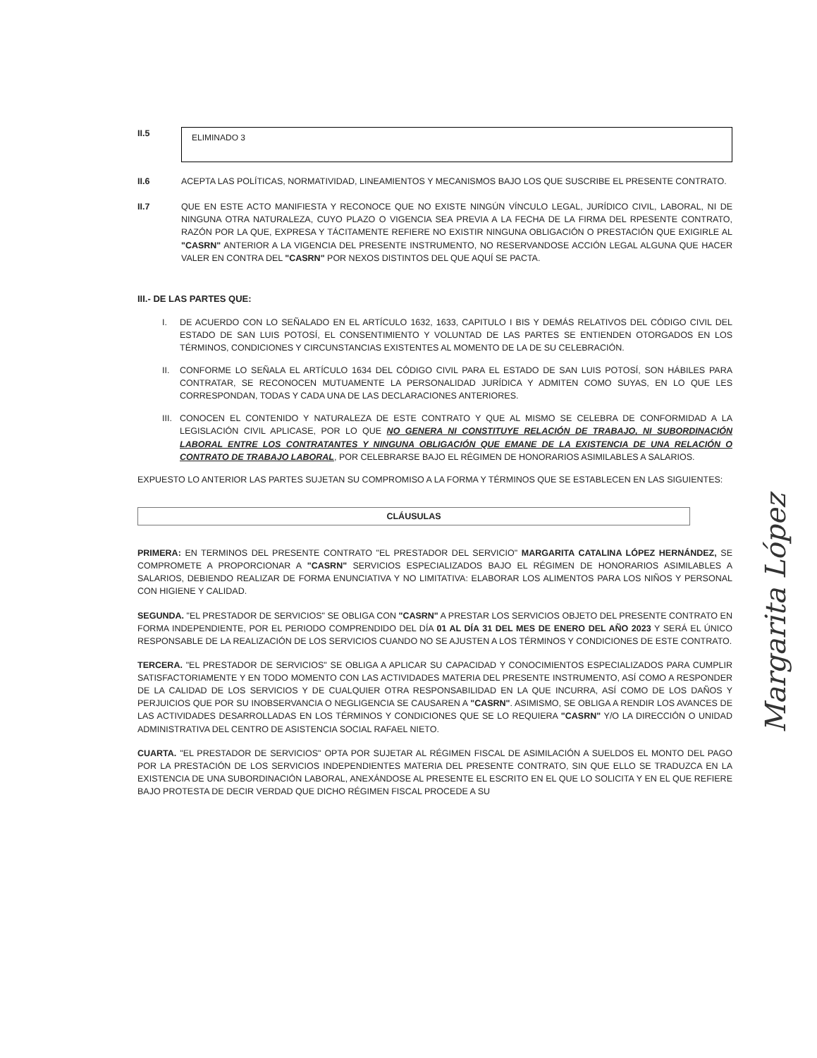II.5
ELIMINADO 3
II.6 ACEPTA LAS POLÍTICAS, NORMATIVIDAD, LINEAMIENTOS Y MECANISMOS BAJO LOS QUE SUSCRIBE EL PRESENTE CONTRATO.
II.7 QUE EN ESTE ACTO MANIFIESTA Y RECONOCE QUE NO EXISTE NINGÚN VÍNCULO LEGAL, JURÍDICO CIVIL, LABORAL, NI DE NINGUNA OTRA NATURALEZA, CUYO PLAZO O VIGENCIA SEA PREVIA A LA FECHA DE LA FIRMA DEL RPESENTE CONTRATO, RAZÓN POR LA QUE, EXPRESA Y TÁCITAMENTE REFIERE NO EXISTIR NINGUNA OBLIGACIÓN O PRESTACIÓN QUE EXIGIRLE AL "CASRN" ANTERIOR A LA VIGENCIA DEL PRESENTE INSTRUMENTO, NO RESERVANDOSE ACCIÓN LEGAL ALGUNA QUE HACER VALER EN CONTRA DEL "CASRN" POR NEXOS DISTINTOS DEL QUE AQUÍ SE PACTA.
III.- DE LAS PARTES QUE:
I. DE ACUERDO CON LO SEÑALADO EN EL ARTÍCULO 1632, 1633, CAPITULO I BIS Y DEMÁS RELATIVOS DEL CÓDIGO CIVIL DEL ESTADO DE SAN LUIS POTOSÍ, EL CONSENTIMIENTO Y VOLUNTAD DE LAS PARTES SE ENTIENDEN OTORGADOS EN LOS TÉRMINOS, CONDICIONES Y CIRCUNSTANCIAS EXISTENTES AL MOMENTO DE LA DE SU CELEBRACIÓN.
II. CONFORME LO SEÑALA EL ARTÍCULO 1634 DEL CÓDIGO CIVIL PARA EL ESTADO DE SAN LUIS POTOSÍ, SON HÁBILES PARA CONTRATAR, SE RECONOCEN MUTUAMENTE LA PERSONALIDAD JURÍDICA Y ADMITEN COMO SUYAS, EN LO QUE LES CORRESPONDAN, TODAS Y CADA UNA DE LAS DECLARACIONES ANTERIORES.
III.
CONOCEN EL CONTENIDO Y NATURALEZA DE ESTE CONTRATO Y QUE AL MISMO SE CELEBRA DE CONFORMIDAD A LA LEGISLACIÓN CIVIL APLICASE, POR LO QUE NO GENERA NI CONSTITUYE RELACIÓN DE TRABAJO, NI SUBORDINACIÓN LABORAL ENTRE LOS CONTRATANTES Y NINGUNA OBLIGACIÓN QUE EMANE DE LA EXISTENCIA DE UNA RELACIÓN O CONTRATO DE TRABAJO LABORAL, POR CELEBRARSE BAJO EL RÉGIMEN DE HONORARIOS ASIMILABLES A SALARIOS.
EXPUESTO LO ANTERIOR LAS PARTES SUJETAN SU COMPROMISO A LA FORMA Y TÉRMINOS QUE SE ESTABLECEN EN LAS SIGUIENTES:
CLÁUSULAS
PRIMERA: EN TERMINOS DEL PRESENTE CONTRATO "EL PRESTADOR DEL SERVICIO" MARGARITA CATALINA LÓPEZ HERNÁNDEZ, SE COMPROMETE A PROPORCIONAR A "CASRN" SERVICIOS ESPECIALIZADOS BAJO EL RÉGIMEN DE HONORARIOS ASIMILABLES A SALARIOS, DEBIENDO REALIZAR DE FORMA ENUNCIATIVA Y NO LIMITATIVA: ELABORAR LOS ALIMENTOS PARA LOS NIÑOS Y PERSONAL CON HIGIENE Y CALIDAD.
SEGUNDA. "EL PRESTADOR DE SERVICIOS" SE OBLIGA CON "CASRN" A PRESTAR LOS SERVICIOS OBJETO DEL PRESENTE CONTRATO EN FORMA INDEPENDIENTE, POR EL PERIODO COMPRENDIDO DEL DÍA 01 AL DÍA 31 DEL MES DE ENERO DEL AÑO 2023 Y SERÁ EL ÚNICO RESPONSABLE DE LA REALIZACIÓN DE LOS SERVICIOS CUANDO NO SE AJUSTEN A LOS TÉRMINOS Y CONDICIONES DE ESTE CONTRATO.
TERCERA. "EL PRESTADOR DE SERVICIOS" SE OBLIGA A APLICAR SU CAPACIDAD Y CONOCIMIENTOS ESPECIALIZADOS PARA CUMPLIR SATISFACTORIAMENTE Y EN TODO MOMENTO CON LAS ACTIVIDADES MATERIA DEL PRESENTE INSTRUMENTO, ASÍ COMO A RESPONDER DE LA CALIDAD DE LOS SERVICIOS Y DE CUALQUIER OTRA RESPONSABILIDAD EN LA QUE INCURRA, ASÍ COMO DE LOS DAÑOS Y PERJUICIOS QUE POR SU INOBSERVANCIA O NEGLIGENCIA SE CAUSAREN A "CASRN". ASIMISMO, SE OBLIGA A RENDIR LOS AVANCES DE LAS ACTIVIDADES DESARROLLADAS EN LOS TÉRMINOS Y CONDICIONES QUE SE LO REQUIERA "CASRN" Y/O LA DIRECCIÓN O UNIDAD ADMINISTRATIVA DEL CENTRO DE ASISTENCIA SOCIAL RAFAEL NIETO.
CUARTA. "EL PRESTADOR DE SERVICIOS" OPTA POR SUJETAR AL RÉGIMEN FISCAL DE ASIMILACIÓN A SUELDOS EL MONTO DEL PAGO POR LA PRESTACIÓN DE LOS SERVICIOS INDEPENDIENTES MATERIA DEL PRESENTE CONTRATO, SIN QUE ELLO SE TRADUZCA EN LA EXISTENCIA DE UNA SUBORDINACIÓN LABORAL, ANEXÁNDOSE AL PRESENTE EL ESCRITO EN EL QUE LO SOLICITA Y EN EL QUE REFIERE BAJO PROTESTA DE DECIR VERDAD QUE DICHO RÉGIMEN FISCAL PROCEDE A SU
Margarita López